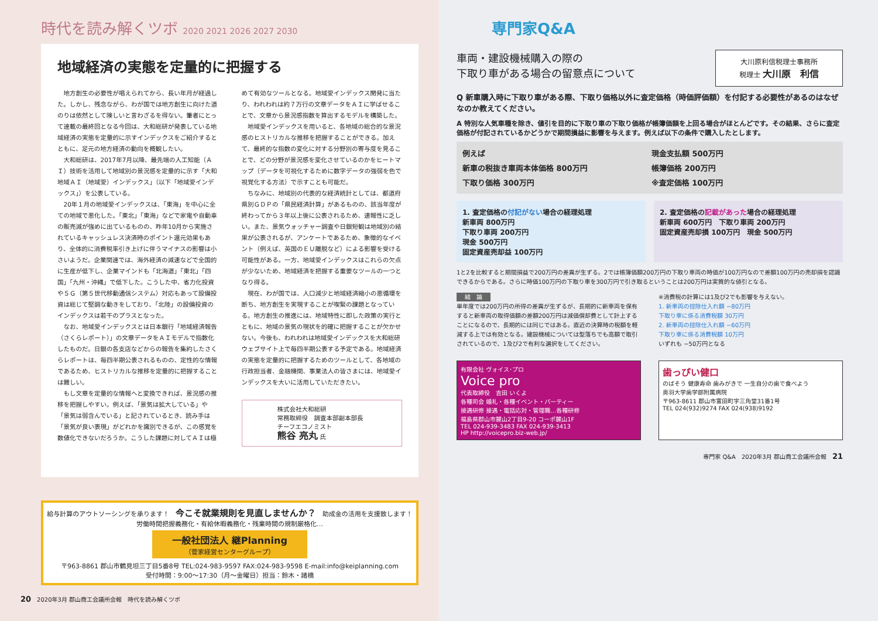時代を読み解くツボ 2020 2021 2026 2027 2030
地域経済の実態を定量的に把握する
地方創生の必要性が唱えられてから、長い年月が経過した。しかし、残念ながら、わが国では地方創生に向けた道のりは依然として険しいと言わざるを得ない。筆者にとって連載の最終回となる今回は、大和総研が発表している地域経済の実態を定量的に示すインデックスをご紹介するとともに、足元の地方経済の動向を概観したい。
大和総研は、2017年7月以降、最先端の人工知能（ＡＩ）技術を活用して地域別の景況感を定量的に示す「大和地域ＡＩ（地域愛）インデックス」（以下「地域愛インデックス」）を公表している。
20年１月の地域愛インデックスは、「東海」を中心に全ての地域で悪化した。「東北」「東海」などで家電や自動車の販売減が強めに出ているものの、昨年10月から実施されているキャッシュレス決済時のポイント還元効果もあり、全体的に消費税率引き上げに伴うマイナスの影響は小さいようだ。企業関連では、海外経済の減速などで全国的に生産が低下し、企業マインドも「北海道」「東北」「四国」「九州・沖縄」で低下した。こうした中、省力化投資や５Ｇ（第５世代移動通信システム）対応もあって設備投資は総じて堅調な動きをしており、「北陸」の設備投資のインデックスは若干のプラスとなった。
なお、地域愛インデックスとは日本銀行「地域経済報告（さくらレポート）」の文章データをＡＩモデルで指数化したものだ。日銀の各支店などからの報告を集約したさくらレポートは、毎四半期公表されるものの、定性的な情報であるため、ヒストリカルな推移を定量的に把握することは難しい。
もし文章を定量的な情報へと変換できれば、景況感の推移を把握しやすい。例えば、「景気は拡大している」や「景気は弱含んでいる」と記されているとき、読み手は「景気が良い表現」がどれかを識別できるが、この感覚を数値化できないだろうか。こうした課題に対してＡＩは極めて有効なツールとなる。地域愛インデックス開発に当たり、われわれは約７万行の文章データをＡＩに学ばせることで、文章から景況感指数を算出するモデルを構築した。
地域愛インデックスを用いると、各地域の総合的な景況感のヒストリカルな推移を把握することができる。加えて、最終的な指数の変化に対する分野別の寄与度を見ることで、どの分野が景況感を変化させているのかをヒートマップ（データを可視化するために数字データの強弱を色で視覚化する方法）で示すことも可能だ。
ちなみに、地域別の代表的な経済統計としては、都道府県別ＧＤＰの「県民経済計算」があるものの、該当年度が終わってから３年以上後に公表されるため、速報性に乏しい。また、景気ウォッチャー調査や日銀短観は地域別の結果が公表されるが、アンケートであるため、象徴的なイベント（例えば、英国のＥＵ離脱など）による影響を受ける可能性がある。一方、地域愛インデックスはこれらの欠点が少ないため、地域経済を把握する重要なツールの一つとなり得る。
現在、わが国では、人口減少と地域経済縮小の悪循環を断ち、地方創生を実現することが喫緊の課題となっている。地方創生の推進には、地域特性に即した政策の実行とともに、地域の景気の現状を的確に把握することが欠かせない。今後も、われわれは地域愛インデックスを大和総研ウェブサイト上で毎四半期公表する予定である。地域経済の実態を定量的に把握するためのツールとして、各地域の行政担当者、金融機関、事業法人の皆さまには、地域愛インデックスを大いに活用していただきたい。
株式会社大和総研
常務取締役　調査本部副本部長
チーフエコノミスト
熊谷 亮丸 氏
給与計算のアウトソーシングを承ります！　今こそ就業規則を見直しませんか？　助成金の活用を支援致します！
労働時間把握義務化・有給休暇義務化・残業時間の規制厳格化…
一般社団法人 継Planning
（菅家経営センターグループ）
〒963-8861 郡山市鶴見坦三丁目5番8号 TEL:024-983-9597 FAX:024-983-9598 E-mail:info@keiplanning.com
受付時間：9:00〜17:30（月〜金曜日）担当：鈴木・諸橋
20　2020年3月 郡山商工会議所会報　時代を読み解くツボ
専門家Q&A
車両・建設機械購入の際の
下取り車がある場合の留意点について
大川原利信税理士事務所
税理士 大川原　利信
Q 新車購入時に下取り車がある際、下取り価格以外に査定価格（時価評価額）を付記する必要性があるのはなぜなのか教えてください。
A 特別な人気車種を除き、値引を目的に下取り車の下取り価格が帳簿価額を上回る場合がほとんどです。その結果、さらに査定価格が付記されているかどうかで期間損益に影響を与えます。例えば以下の条件で購入したとします。
例えば
現金支払額 500万円
新車の税抜き車両本体価格 800万円
帳簿価格 200万円
下取り価格 300万円
※査定価格 100万円
1. 査定価格の付記がない場合の経理処理
新車両 800万円
下取り車両 200万円
現金 500万円
固定資産売却益 100万円
2. 査定価格の記載があった場合の経理処理
新車両 600万円　下取り車両 200万円
固定資産売却損 100万円　現金 500万円
1と2を比較すると期間損益で200万円の差異が生ずる。2では帳簿価額200万円の下取り車両の時価が100万円なので差額100万円の売却損を認識できるからである。さらに時価100万円の下取り車を300万円で引き取るということは200万円は実質的な値引となる。
結　論
単年度では200万円の所得の差異が生ずるが、長期的に新車両を保有すると新車両の取得価額の差額200万円は減価償却費として計上することになるので、長期的には同じではある。直近の決算時の税額を軽減する上では有効となる。建設機械については型落ちでも高額で取引されているので、1及び2で有利な選択をしてください。
※消費税の計算には1及び2でも影響を与えない。
1. 新車両の控除仕入れ額 −80万円
下取り車に係る消費税額 30万円
2. 新車両の控除仕入れ額 −60万円
下取り車に係る消費税額 10万円
いずれも −50万円となる
有限会社 ヴォイス･プロ
Voice pro
代表取締役　吉田 いくよ
各種司会 婚礼・各種イベント・パーティー
接遇研修 接遇・電話応対・管理職…各種研修
福島県郡山市麓山2丁目9-20 コーポ麓山1F
TEL 024-939-3483 FAX 024-939-3413
HP http://voicepro.biz-web.jp/
歯っぴい健口
のばそう 健康寿命 歯みがきで 一生自分の歯で食べよう
奥羽大学歯学部附属病院
〒963-8611 郡山市富田町字三角堂31番1号
TEL 024(932)9274 FAX 024(938)9192
専門家 Q&A　2020年3月 郡山商工会議所会報　21